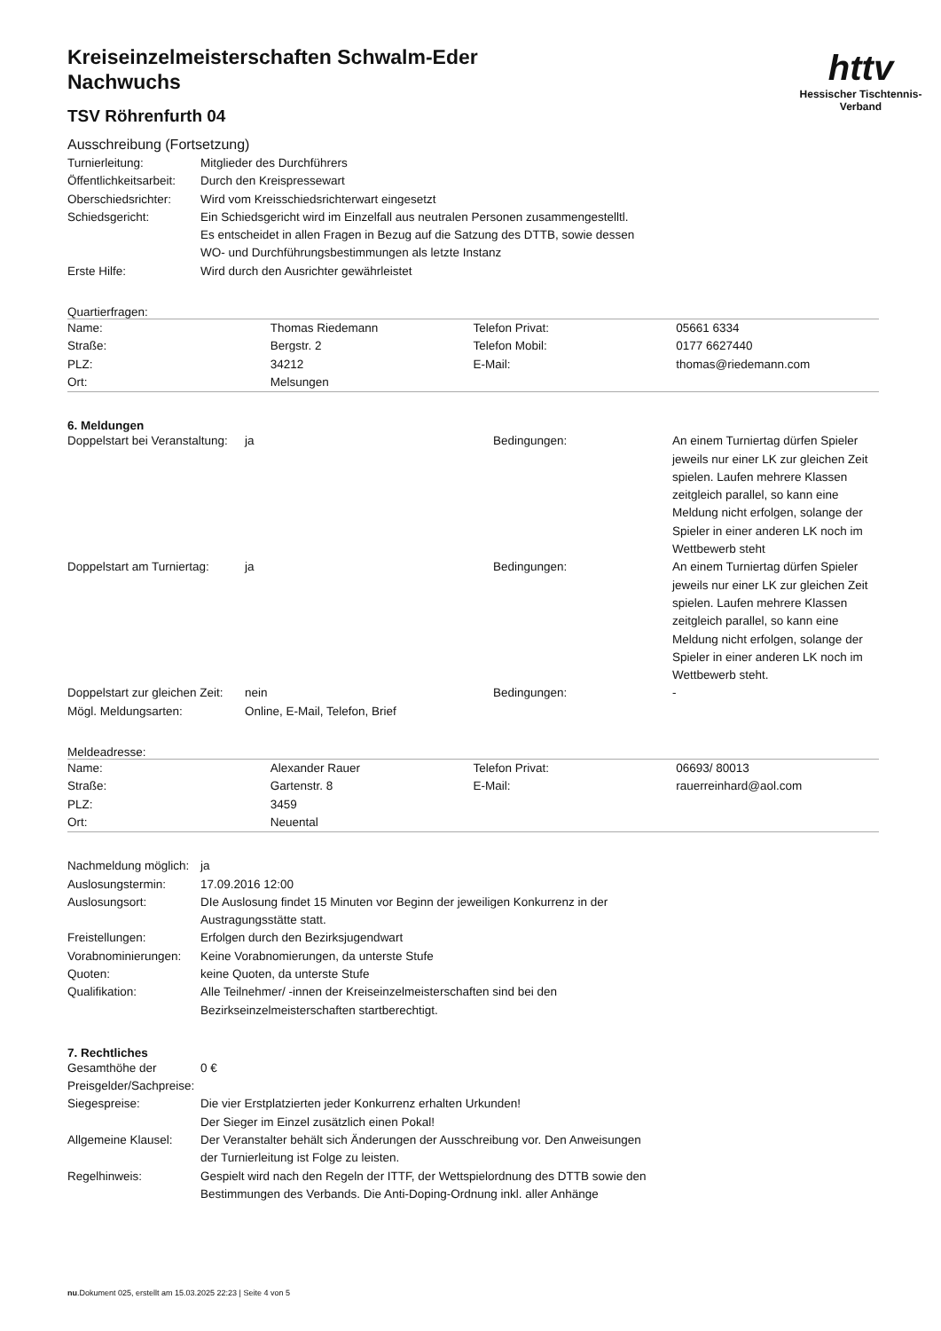httv
Hessischer Tischtennis-Verband
Kreiseinzelmeisterschaften Schwalm-Eder
Nachwuchs
TSV Röhrenfurth 04
Ausschreibung (Fortsetzung)
| Turnierleitung: | Mitglieder des Durchführers |
| Öffentlichkeitsarbeit: | Durch den Kreispressewart |
| Oberschiedsrichter: | Wird vom Kreisschiedsrichterwart eingesetzt |
| Schiedsgericht: | Ein Schiedsgericht wird im Einzelfall aus neutralen Personen zusammengestelltl. Es entscheidet in allen Fragen in Bezug auf die Satzung des DTTB, sowie dessen WO- und Durchführungsbestimmungen als letzte Instanz |
| Erste Hilfe: | Wird durch den Ausrichter gewährleistet |
Quartierfragen:
| Name: | Thomas Riedemann | Telefon Privat: | 05661 6334 |
| Straße: | Bergstr. 2 | Telefon Mobil: | 0177 6627440 |
| PLZ: | 34212 | E-Mail: | thomas@riedemann.com |
| Ort: | Melsungen | | |
6. Meldungen
| Doppelstart bei Veranstaltung: | ja | Bedingungen: | An einem Turniertag dürfen Spieler jeweils nur einer LK zur gleichen Zeit spielen. Laufen mehrere Klassen zeitgleich parallel, so kann eine Meldung nicht erfolgen, solange der Spieler in einer anderen LK noch im Wettbewerb steht |
| Doppelstart am Turniertag: | ja | Bedingungen: | An einem Turniertag dürfen Spieler jeweils nur einer LK zur gleichen Zeit spielen. Laufen mehrere Klassen zeitgleich parallel, so kann eine Meldung nicht erfolgen, solange der Spieler in einer anderen LK noch im Wettbewerb steht. |
| Doppelstart zur gleichen Zeit: | nein | Bedingungen: | - |
| Mögl. Meldungsarten: | Online, E-Mail, Telefon, Brief | | |
Meldeadresse:
| Name: | Alexander Rauer | Telefon Privat: | 06693/ 80013 |
| Straße: | Gartenstr. 8 | E-Mail: | rauerreinhard@aol.com |
| PLZ: | 3459 | | |
| Ort: | Neuental | | |
| Nachmeldung möglich: | ja |
| Auslosungstermin: | 17.09.2016 12:00 |
| Auslosungsort: | DIe Auslosung findet 15 Minuten vor Beginn der jeweiligen Konkurrenz in der Austragungsstätte statt. |
| Freistellungen: | Erfolgen durch den Bezirksjugendwart |
| Vorabnominierungen: | Keine Vorabnomierungen, da unterste Stufe |
| Quoten: | keine Quoten, da unterste Stufe |
| Qualifikation: | Alle Teilnehmer/ -innen der Kreiseinzelmeisterschaften sind bei den Bezirkseinzelmeisterschaften startberechtigt. |
7. Rechtliches
| Gesamthöhe der Preisgelder/Sachpreise: | 0 € |
| Siegespreise: | Die vier Erstplatzierten jeder Konkurrenz erhalten Urkunden! Der Sieger im Einzel zusätzlich einen Pokal! |
| Allgemeine Klausel: | Der Veranstalter behält sich Änderungen der Ausschreibung vor. Den Anweisungen der Turnierleitung ist Folge zu leisten. |
| Regelhinweis: | Gespielt wird nach den Regeln der ITTF, der Wettspielordnung des DTTB sowie den Bestimmungen des Verbands. Die Anti-Doping-Ordnung inkl. aller Anhänge |
nu.Dokument 025, erstellt am 15.03.2025 22:23 | Seite 4 von 5